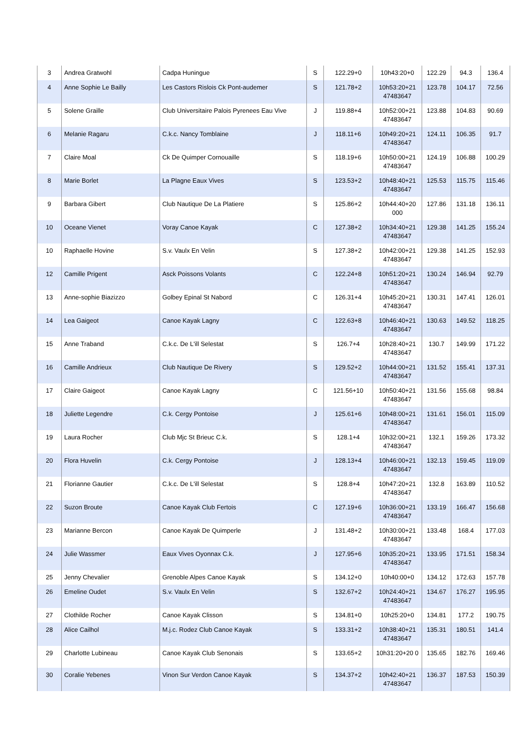| 3 | Andrea Gratwohl | Cadpa Huningue | S | 122.29+0 | 10h43:20+0 | 122.29 | 94.3 | 136.4 |
| 4 | Anne Sophie Le Bailly | Les Castors Rislois Ck Pont-audemer | S | 121.78+2 | 10h53:20+21 47483647 | 123.78 | 104.17 | 72.56 |
| 5 | Solene Graille | Club Universitaire Palois Pyrenees Eau Vive | J | 119.88+4 | 10h52:00+21 47483647 | 123.88 | 104.83 | 90.69 |
| 6 | Melanie Ragaru | C.k.c. Nancy Tomblaine | J | 118.11+6 | 10h49:20+21 47483647 | 124.11 | 106.35 | 91.7 |
| 7 | Claire Moal | Ck De Quimper Cornouaille | S | 118.19+6 | 10h50:00+21 47483647 | 124.19 | 106.88 | 100.29 |
| 8 | Marie Borlet | La Plagne Eaux Vives | S | 123.53+2 | 10h48:40+21 47483647 | 125.53 | 115.75 | 115.46 |
| 9 | Barbara Gibert | Club Nautique De La Platiere | S | 125.86+2 | 10h44:40+20 000 | 127.86 | 131.18 | 136.11 |
| 10 | Oceane Vienet | Voray Canoe Kayak | C | 127.38+2 | 10h34:40+21 47483647 | 129.38 | 141.25 | 155.24 |
| 10 | Raphaelle Hovine | S.v. Vaulx En Velin | S | 127.38+2 | 10h42:00+21 47483647 | 129.38 | 141.25 | 152.93 |
| 12 | Camille Prigent | Asck Poissons Volants | C | 122.24+8 | 10h51:20+21 47483647 | 130.24 | 146.94 | 92.79 |
| 13 | Anne-sophie Biazizzo | Golbey Epinal St Nabord | C | 126.31+4 | 10h45:20+21 47483647 | 130.31 | 147.41 | 126.01 |
| 14 | Lea Gaigeot | Canoe Kayak Lagny | C | 122.63+8 | 10h46:40+21 47483647 | 130.63 | 149.52 | 118.25 |
| 15 | Anne Traband | C.k.c. De L'ill Selestat | S | 126.7+4 | 10h28:40+21 47483647 | 130.7 | 149.99 | 171.22 |
| 16 | Camille Andrieux | Club Nautique De Rivery | S | 129.52+2 | 10h44:00+21 47483647 | 131.52 | 155.41 | 137.31 |
| 17 | Claire Gaigeot | Canoe Kayak Lagny | C | 121.56+10 | 10h50:40+21 47483647 | 131.56 | 155.68 | 98.84 |
| 18 | Juliette Legendre | C.k. Cergy Pontoise | J | 125.61+6 | 10h48:00+21 47483647 | 131.61 | 156.01 | 115.09 |
| 19 | Laura Rocher | Club Mjc St Brieuc C.k. | S | 128.1+4 | 10h32:00+21 47483647 | 132.1 | 159.26 | 173.32 |
| 20 | Flora Huvelin | C.k. Cergy Pontoise | J | 128.13+4 | 10h46:00+21 47483647 | 132.13 | 159.45 | 119.09 |
| 21 | Florianne Gautier | C.k.c. De L'ill Selestat | S | 128.8+4 | 10h47:20+21 47483647 | 132.8 | 163.89 | 110.52 |
| 22 | Suzon Broute | Canoe Kayak Club Fertois | C | 127.19+6 | 10h36:00+21 47483647 | 133.19 | 166.47 | 156.68 |
| 23 | Marianne Bercon | Canoe Kayak De Quimperle | J | 131.48+2 | 10h30:00+21 47483647 | 133.48 | 168.4 | 177.03 |
| 24 | Julie Wassmer | Eaux Vives Oyonnax C.k. | J | 127.95+6 | 10h35:20+21 47483647 | 133.95 | 171.51 | 158.34 |
| 25 | Jenny Chevalier | Grenoble Alpes Canoe Kayak | S | 134.12+0 | 10h40:00+0 | 134.12 | 172.63 | 157.78 |
| 26 | Emeline Oudet | S.v. Vaulx En Velin | S | 132.67+2 | 10h24:40+21 47483647 | 134.67 | 176.27 | 195.95 |
| 27 | Clothilde Rocher | Canoe Kayak Clisson | S | 134.81+0 | 10h25:20+0 | 134.81 | 177.2 | 190.75 |
| 28 | Alice Cailhol | M.j.c. Rodez Club Canoe Kayak | S | 133.31+2 | 10h38:40+21 47483647 | 135.31 | 180.51 | 141.4 |
| 29 | Charlotte Lubineau | Canoe Kayak Club Senonais | S | 133.65+2 | 10h31:20+20 0 | 135.65 | 182.76 | 169.46 |
| 30 | Coralie Yebenes | Vinon Sur Verdon Canoe Kayak | S | 134.37+2 | 10h42:40+21 47483647 | 136.37 | 187.53 | 150.39 |